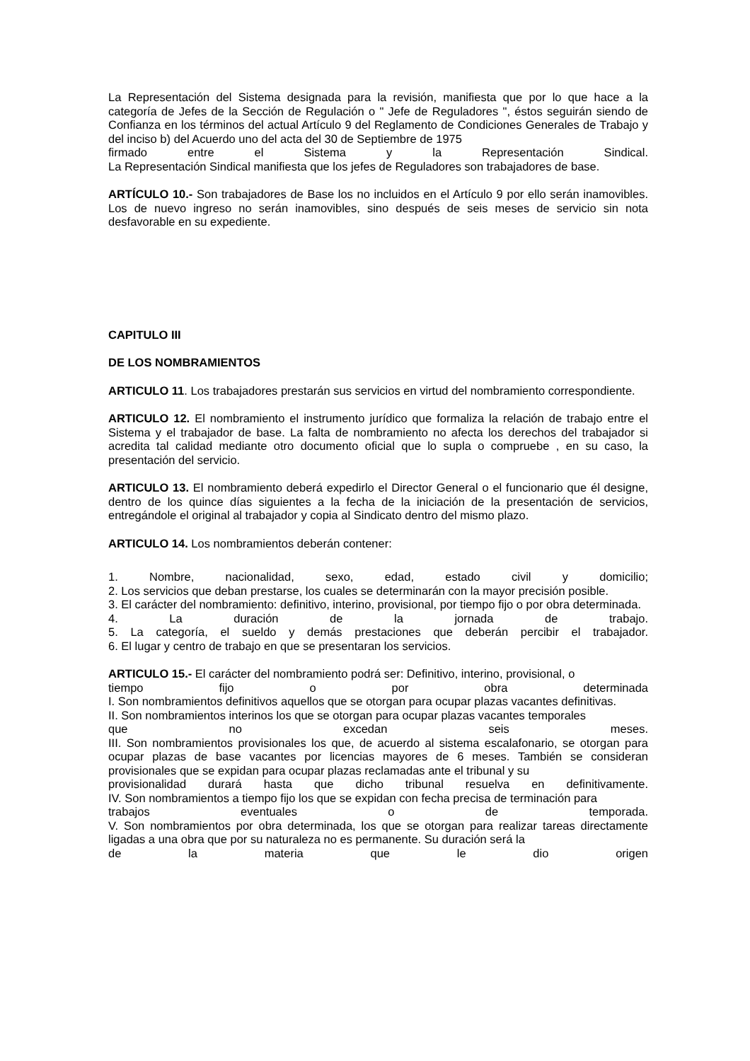La Representación del Sistema designada para la revisión, manifiesta que por lo que hace a la categoría de Jefes de la Sección de Regulación o " Jefe de Reguladores ", éstos seguirán siendo de Confianza en los términos del actual Artículo 9 del Reglamento de Condiciones Generales de Trabajo y del inciso b) del Acuerdo uno del acta del 30 de Septiembre de 1975
firmado entre el Sistema y la Representación Sindical.
La Representación Sindical manifiesta que los jefes de Reguladores son trabajadores de base.
ARTÍCULO 10.- Son trabajadores de Base los no incluidos en el Artículo 9 por ello serán inamovibles. Los de nuevo ingreso no serán inamovibles, sino después de seis meses de servicio sin nota desfavorable en su expediente.
CAPITULO III
DE LOS NOMBRAMIENTOS
ARTICULO 11. Los trabajadores prestarán sus servicios en virtud del nombramiento correspondiente.
ARTICULO 12. El nombramiento el instrumento jurídico que formaliza la relación de trabajo entre el Sistema y el trabajador de base. La falta de nombramiento no afecta los derechos del trabajador si acredita tal calidad mediante otro documento oficial que lo supla o compruebe , en su caso, la presentación del servicio.
ARTICULO 13. El nombramiento deberá expedirlo el Director General o el funcionario que él designe, dentro de los quince días siguientes a la fecha de la iniciación de la presentación de servicios, entregándole el original al trabajador y copia al Sindicato dentro del mismo plazo.
ARTICULO 14. Los nombramientos deberán contener:
1. Nombre, nacionalidad, sexo, edad, estado civil y domicilio;
2. Los servicios que deban prestarse, los cuales se determinarán con la mayor precisión posible.
3. El carácter del nombramiento: definitivo, interino, provisional, por tiempo fijo o por obra determinada.
4. La duración de la jornada de trabajo.
5. La categoría, el sueldo y demás prestaciones que deberán percibir el trabajador.
6. El lugar y centro de trabajo en que se presentaran los servicios.
ARTICULO 15.- El carácter del nombramiento podrá ser: Definitivo, interino, provisional, o
tiempo fijo o por obra determinada
I. Son nombramientos definitivos aquellos que se otorgan para ocupar plazas vacantes definitivas.
II. Son nombramientos interinos los que se otorgan para ocupar plazas vacantes temporales
que no excedan seis meses.
III. Son nombramientos provisionales los que, de acuerdo al sistema escalafonario, se otorgan para ocupar plazas de base vacantes por licencias mayores de 6 meses. También se consideran provisionales que se expidan para ocupar plazas reclamadas ante el tribunal y su
provisionalidad durará hasta que dicho tribunal resuelva en definitivamente.
IV. Son nombramientos a tiempo fijo los que se expidan con fecha precisa de terminación para
trabajos eventuales o de temporada.
V. Son nombramientos por obra determinada, los que se otorgan para realizar tareas directamente ligadas a una obra que por su naturaleza no es permanente. Su duración será la
de la materia que le dio origen